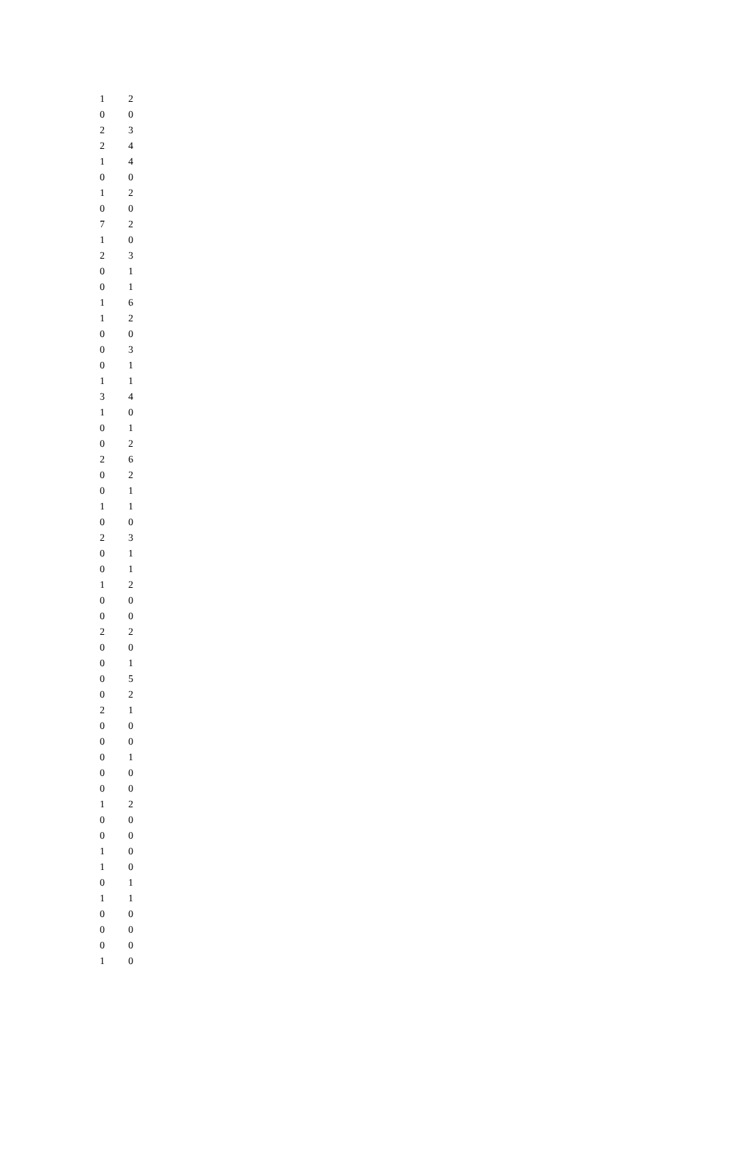| 1 | 2 |
| 0 | 0 |
| 2 | 3 |
| 2 | 4 |
| 1 | 4 |
| 0 | 0 |
| 1 | 2 |
| 0 | 0 |
| 7 | 2 |
| 1 | 0 |
| 2 | 3 |
| 0 | 1 |
| 0 | 1 |
| 1 | 6 |
| 1 | 2 |
| 0 | 0 |
| 0 | 3 |
| 0 | 1 |
| 1 | 1 |
| 3 | 4 |
| 1 | 0 |
| 0 | 1 |
| 0 | 2 |
| 2 | 6 |
| 0 | 2 |
| 0 | 1 |
| 1 | 1 |
| 0 | 0 |
| 2 | 3 |
| 0 | 1 |
| 0 | 1 |
| 1 | 2 |
| 0 | 0 |
| 0 | 0 |
| 2 | 2 |
| 0 | 0 |
| 0 | 1 |
| 0 | 5 |
| 0 | 2 |
| 2 | 1 |
| 0 | 0 |
| 0 | 0 |
| 0 | 1 |
| 0 | 0 |
| 0 | 0 |
| 1 | 2 |
| 0 | 0 |
| 0 | 0 |
| 1 | 0 |
| 1 | 0 |
| 0 | 1 |
| 1 | 1 |
| 0 | 0 |
| 0 | 0 |
| 0 | 0 |
| 1 | 0 |